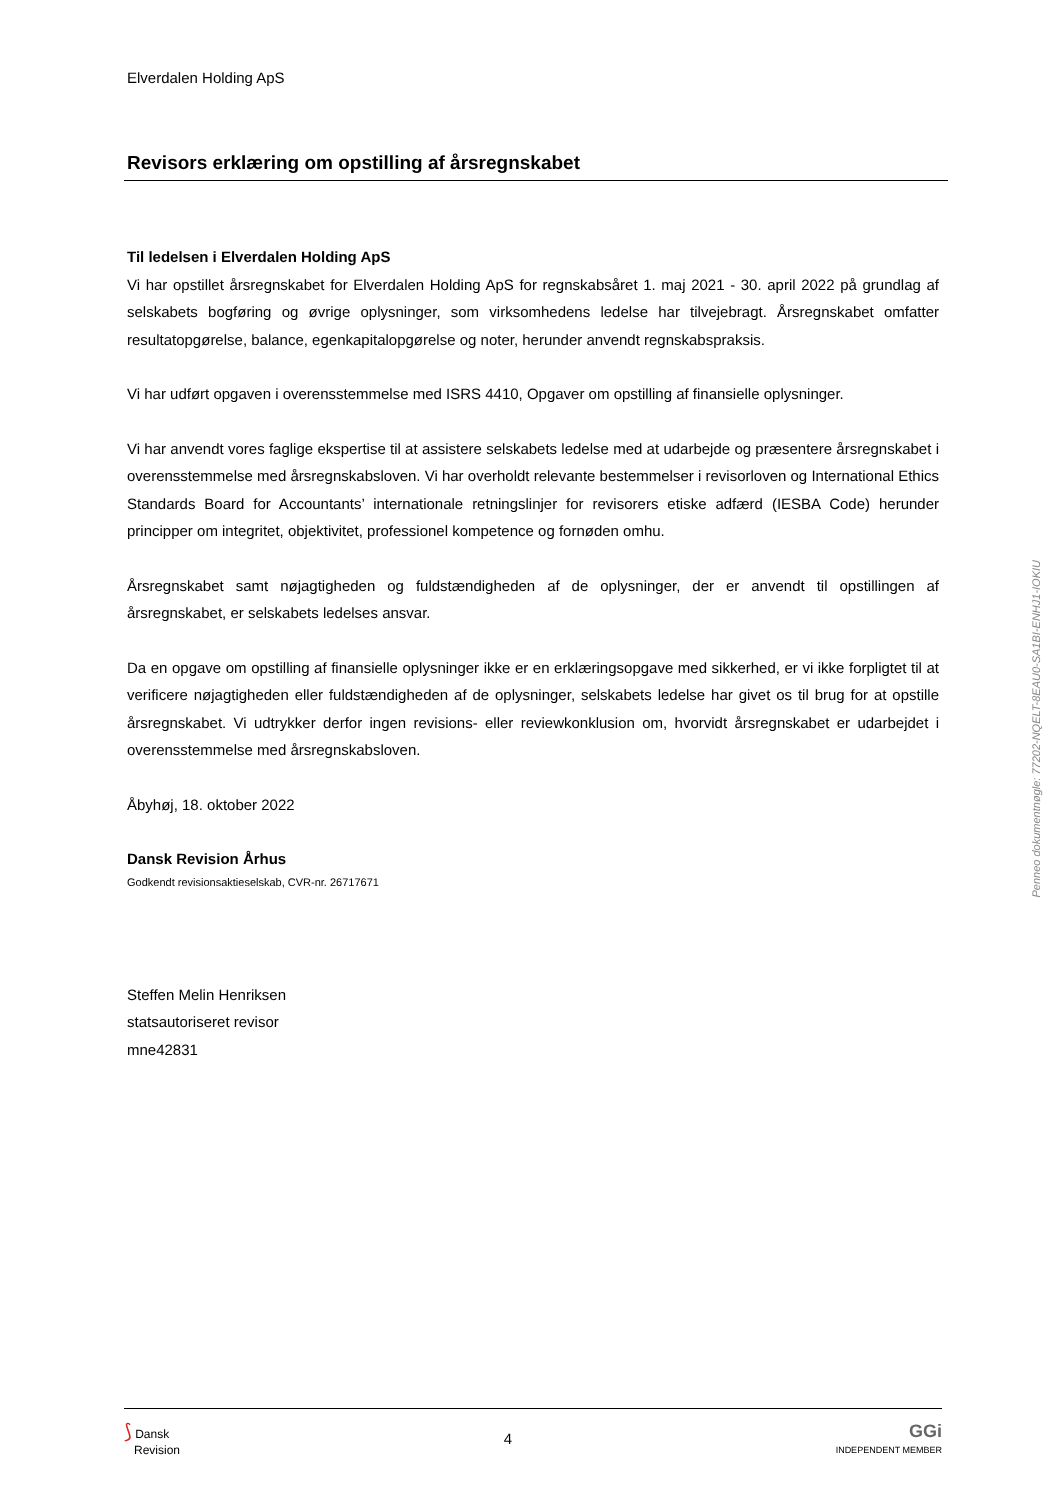Elverdalen Holding ApS
Revisors erklæring om opstilling af årsregnskabet
Til ledelsen i Elverdalen Holding ApS
Vi har opstillet årsregnskabet for Elverdalen Holding ApS for regnskabsåret 1. maj 2021 - 30. april 2022 på grundlag af selskabets bogføring og øvrige oplysninger, som virksomhedens ledelse har tilvejebragt. Årsregnskabet omfatter resultatopgørelse, balance, egenkapitalopgørelse og noter, herunder anvendt regnskabspraksis.
Vi har udført opgaven i overensstemmelse med ISRS 4410, Opgaver om opstilling af finansielle oplysninger.
Vi har anvendt vores faglige ekspertise til at assistere selskabets ledelse med at udarbejde og præsentere årsregnskabet i overensstemmelse med årsregnskabsloven. Vi har overholdt relevante bestemmelser i revisorloven og International Ethics Standards Board for Accountants’ internationale retningslinjer for revisorers etiske adfærd (IESBA Code) herunder principper om integritet, objektivitet, professionel kompetence og fornøden omhu.
Årsregnskabet samt nøjagtigheden og fuldstændigheden af de oplysninger, der er anvendt til opstillingen af årsregnskabet, er selskabets ledelses ansvar.
Da en opgave om opstilling af finansielle oplysninger ikke er en erklæringsopgave med sikkerhed, er vi ikke forpligtet til at verificere nøjagtigheden eller fuldstændigheden af de oplysninger, selskabets ledelse har givet os til brug for at opstille årsregnskabet. Vi udtrykker derfor ingen revisions- eller reviewkonklusion om, hvorvidt årsregnskabet er udarbejdet i overensstemmelse med årsregnskabsloven.
Åbyhøj, 18. oktober 2022
Dansk Revision Århus
Godkendt revisionsaktieselskab, CVR-nr. 26717671
Steffen Melin Henriksen
statsautoriseret revisor
mne42831
Penneo dokumentnøgle: 77202-NQELT-8EAU0-SA1BI-ENHJ1-IOKIU
⟆ Dansk
Revision
4
GGi
INDEPENDENT MEMBER